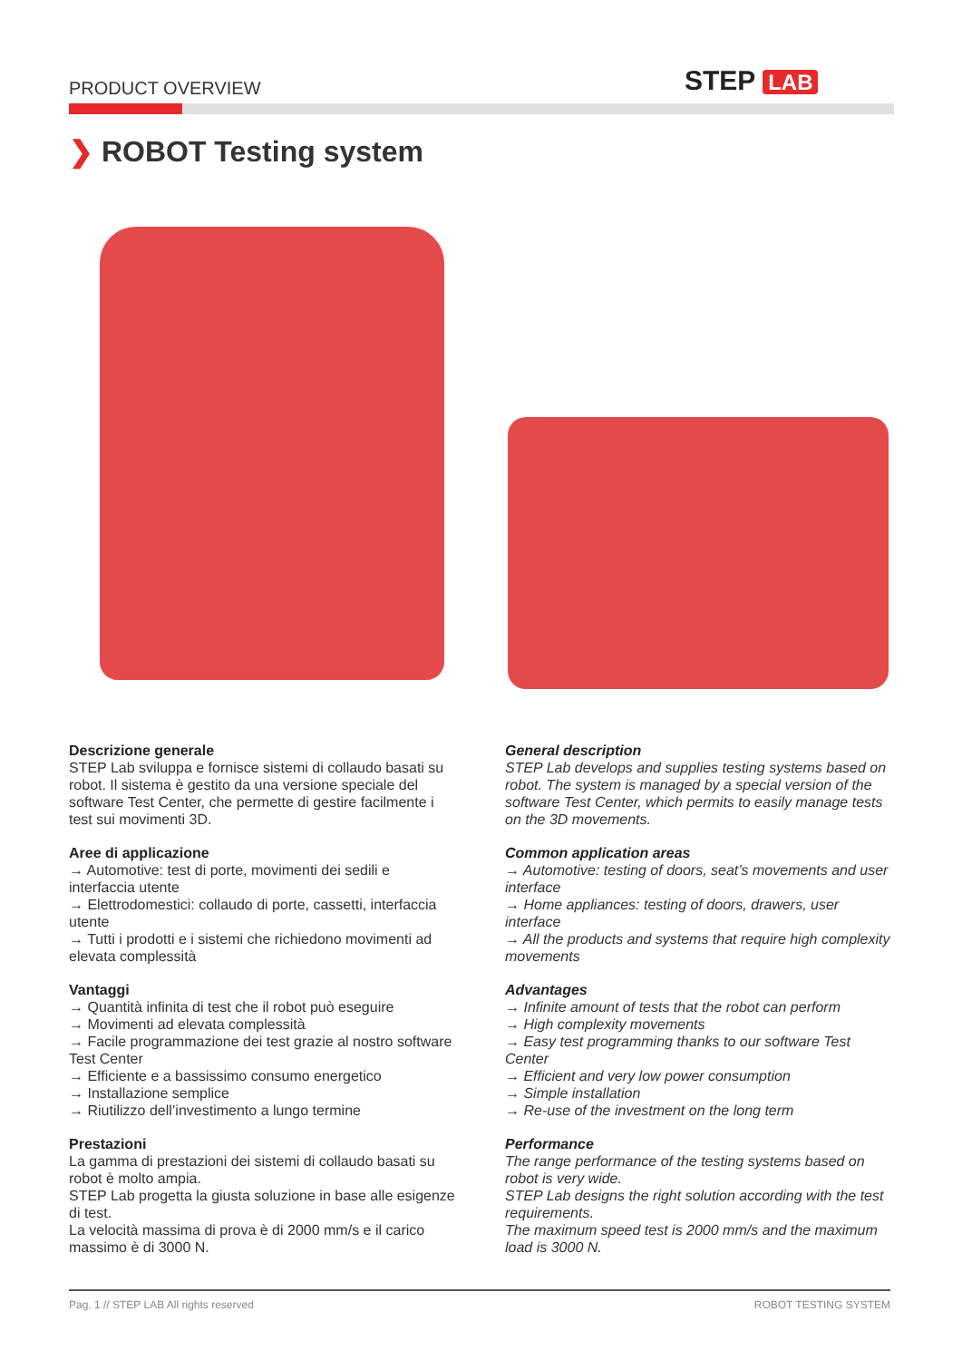PRODUCT OVERVIEW STEP LAB
❯ ROBOT Testing system
Descrizione generale
STEP Lab sviluppa e fornisce sistemi di collaudo basati su robot. Il sistema è gestito da una versione speciale del software Test Center, che permette di gestire facilmente i test sui movimenti 3D.
Aree di applicazione
→ Automotive: test di porte, movimenti dei sedili e interfaccia utente
→ Elettrodomestici: collaudo di porte, cassetti, interfaccia utente
→ Tutti i prodotti e i sistemi che richiedono movimenti ad elevata complessità
Vantaggi
→ Quantità infinita di test che il robot può eseguire
→ Movimenti ad elevata complessità
→ Facile programmazione dei test grazie al nostro software Test Center
→ Efficiente e a bassissimo consumo energetico
→ Installazione semplice
→ Riutilizzo dell’investimento a lungo termine
Prestazioni
La gamma di prestazioni dei sistemi di collaudo basati su robot è molto ampia.
STEP Lab progetta la giusta soluzione in base alle esigenze di test.
La velocità massima di prova è di 2000 mm/s e il carico massimo è di 3000 N.
General description
STEP Lab develops and supplies testing systems based on robot. The system is managed by a special version of the software Test Center, which permits to easily manage tests on the 3D movements.
Common application areas
→ Automotive: testing of doors, seat’s movements and user interface
→ Home appliances: testing of doors, drawers, user interface
→ All the products and systems that require high complexity movements
Advantages
→ Infinite amount of tests that the robot can perform
→ High complexity movements
→ Easy test programming thanks to our software Test Center
→ Efficient and very low power consumption
→ Simple installation
→ Re-use of the investment on the long term
Performance
The range performance of the testing systems based on robot is very wide.
STEP Lab designs the right solution according with the test requirements.
The maximum speed test is 2000 mm/s and the maximum load is 3000 N.
Pag. 1 // STEP LAB All rights reserved ROBOT TESTING SYSTEM